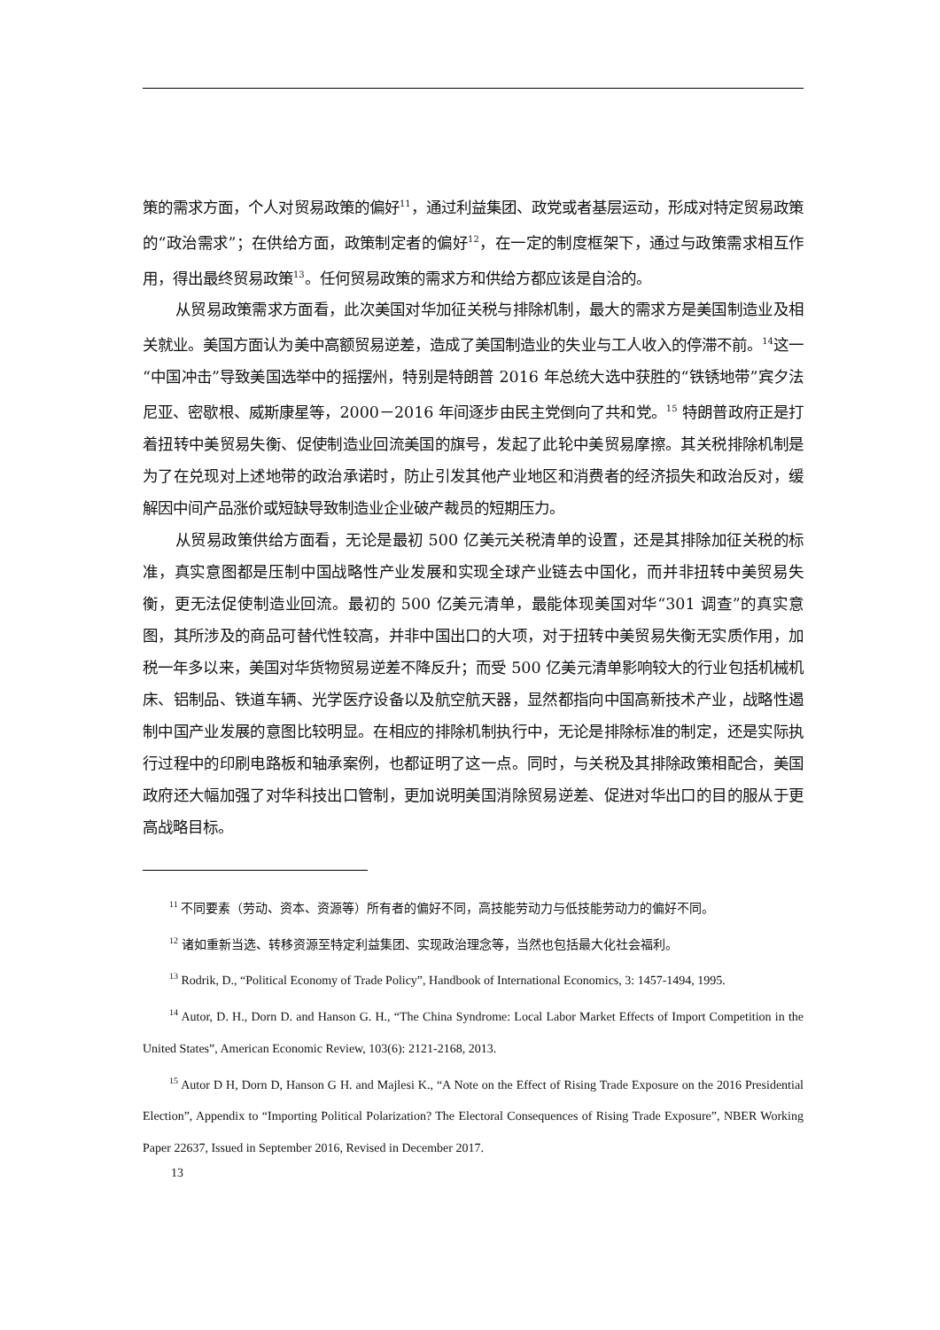策的需求方面，个人对贸易政策的偏好<sup>11</sup>，通过利益集团、政党或者基层运动，形成对特定贸易政策的“政治需求”；在供给方面，政策制定者的偏好<sup>12</sup>，在一定的制度框架下，通过与政策需求相互作用，得出最终贸易政策<sup>13</sup>。任何贸易政策的需求方和供给方都应该是自洽的。
从贸易政策需求方面看，此次美国对华加征关税与排除机制，最大的需求方是美国制造业及相关就业。美国方面认为美中高额贸易逆差，造成了美国制造业的失业与工人收入的停滞不前。<sup>14</sup>这一“中国冲击”导致美国选举中的摇摆州，特别是特朗普 2016 年总统大选中获胜的“铁锈地带”宾夕法尼亚、密歇根、威斯康星等，2000－2016 年间逐步由民主党倒向了共和党。<sup>15</sup> 特朗普政府正是打着扭转中美贸易失衡、促使制造业回流美国的旗号，发起了此轮中美贸易摩擦。其关税排除机制是为了在兑现对上述地带的政治承诺时，防止引发其他产业地区和消费者的经济损失和政治反对，缓解因中间产品涨价或短缺导致制造业企业破产裁员的短期压力。
从贸易政策供给方面看，无论是最初 500 亿美元关税清单的设置，还是其排除加征关税的标准，真实意图都是压制中国战略性产业发展和实现全球产业链去中国化，而并非扭转中美贸易失衡，更无法促使制造业回流。最初的 500 亿美元清单，最能体现美国对华“301 调查”的真实意图，其所涉及的商品可替代性较高，并非中国出口的大项，对于扭转中美贸易失衡无实质作用，加税一年多以来，美国对华货物贸易逆差不降反升；而受 500 亿美元清单影响较大的行业包括机械机床、铝制品、铁道车辆、光学医疗设备以及航空航天器，显然都指向中国高新技术产业，战略性遏制中国产业发展的意图比较明显。在相应的排除机制执行中，无论是排除标准的制定，还是实际执行过程中的印刷电路板和轴承案例，也都证明了这一点。同时，与关税及其排除政策相配合，美国政府还大幅加强了对华科技出口管制，更加说明美国消除贸易逆差、促进对华出口的目的服从于更高战略目标。
<sup>11</sup> 不同要素（劳动、资本、资源等）所有者的偏好不同，高技能劳动力与低技能劳动力的偏好不同。
<sup>12</sup> 诸如重新当选、转移资源至特定利益集团、实现政治理念等，当然也包括最大化社会福利。
<sup>13</sup> Rodrik, D., “Political Economy of Trade Policy”, Handbook of International Economics, 3: 1457-1494, 1995.
<sup>14</sup> Autor, D. H., Dorn D. and Hanson G. H., “The China Syndrome: Local Labor Market Effects of Import Competition in the United States”, American Economic Review, 103(6): 2121-2168, 2013.
<sup>15</sup> Autor D H, Dorn D, Hanson G H. and Majlesi K., “A Note on the Effect of Rising Trade Exposure on the 2016 Presidential Election”, Appendix to “Importing Political Polarization? The Electoral Consequences of Rising Trade Exposure”, NBER Working Paper 22637, Issued in September 2016, Revised in December 2017.
13